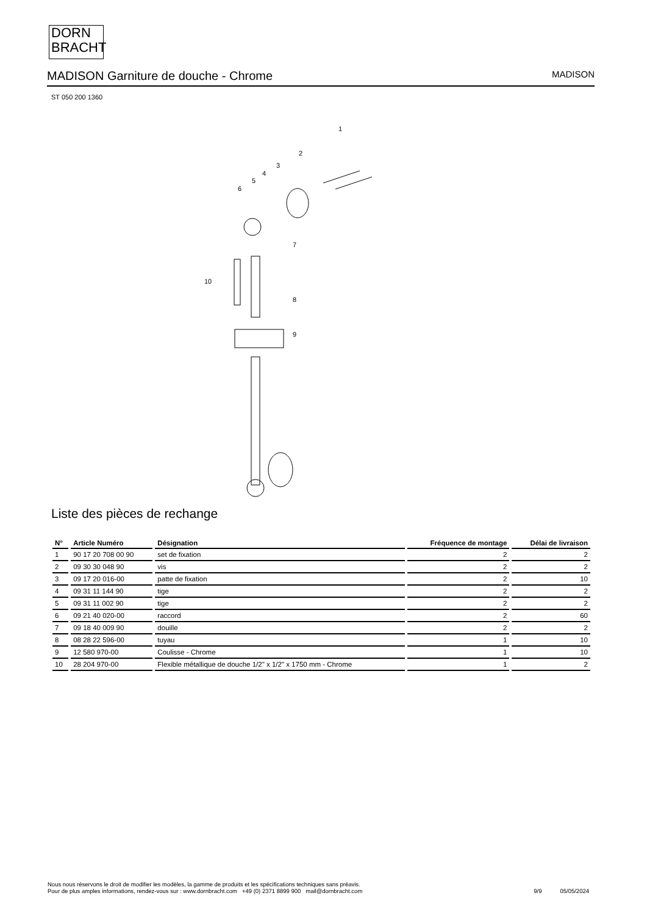DORN
BRACHT
MADISON Garniture de douche - Chrome
MADISON
ST 050 200 1360
1
2
3
4
5
6
7
8
9
10
Liste des pièces de rechange
| N° | Article Numéro | Désignation | Fréquence de montage | Délai de livraison |
| --- | --- | --- | --- | --- |
| 1 | 90 17 20 708 00 90 | set de fixation | 2 | 2 |
| 2 | 09 30 30 048 90 | vis | 2 | 2 |
| 3 | 09 17 20 016-00 | patte de fixation | 2 | 10 |
| 4 | 09 31 11 144 90 | tige | 2 | 2 |
| 5 | 09 31 11 002 90 | tige | 2 | 2 |
| 6 | 09 21 40 020-00 | raccord | 2 | 60 |
| 7 | 09 18 40 009 90 | douille | 2 | 2 |
| 8 | 08 28 22 596-00 | tuyau | 1 | 10 |
| 9 | 12 580 970-00 | Coulisse - Chrome | 1 | 10 |
| 10 | 28 204 970-00 | Flexible métallique de douche 1/2" x 1/2" x 1750 mm - Chrome | 1 | 2 |
Nous nous réservons le droit de modifier les modèles, la gamme de produits et les spécifications techniques sans préavis.
Pour de plus amples informations, rendez-vous sur : www.dornbracht.com +49 (0) 2371 8899 900 mail@dornbracht.com
9/9 05/05/2024